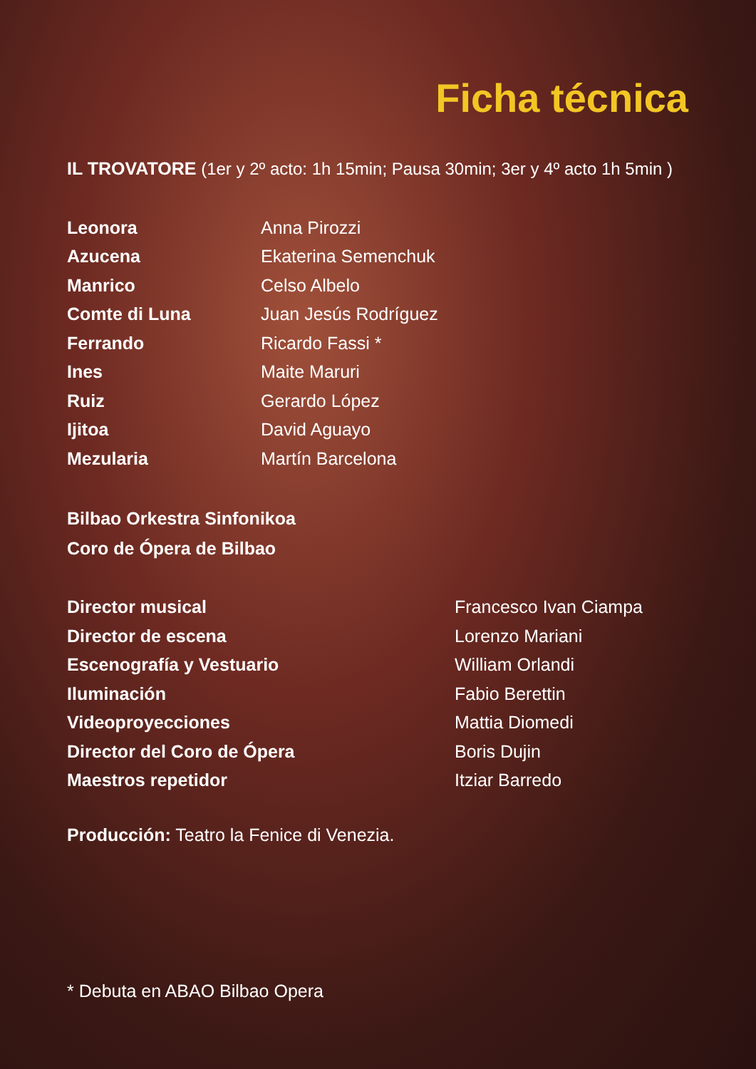Ficha técnica
IL TROVATORE (1er y 2º acto: 1h 15min; Pausa 30min; 3er y 4º acto 1h 5min )
| Leonora | Anna Pirozzi |
| Azucena | Ekaterina Semenchuk |
| Manrico | Celso Albelo |
| Comte di Luna | Juan Jesús Rodríguez |
| Ferrando | Ricardo Fassi * |
| Ines | Maite Maruri |
| Ruiz | Gerardo López |
| Ijitoa | David Aguayo |
| Mezularia | Martín Barcelona |
Bilbao Orkestra Sinfonikoa
Coro de Ópera de Bilbao
| Director musical | Francesco Ivan Ciampa |
| Director de escena | Lorenzo Mariani |
| Escenografía y Vestuario | William Orlandi |
| Iluminación | Fabio Berettin |
| Videoproyecciones | Mattia Diomedi |
| Director del Coro de Ópera | Boris Dujin |
| Maestros repetidor | Itziar Barredo |
Producción: Teatro la Fenice di Venezia.
* Debuta en ABAO Bilbao Opera